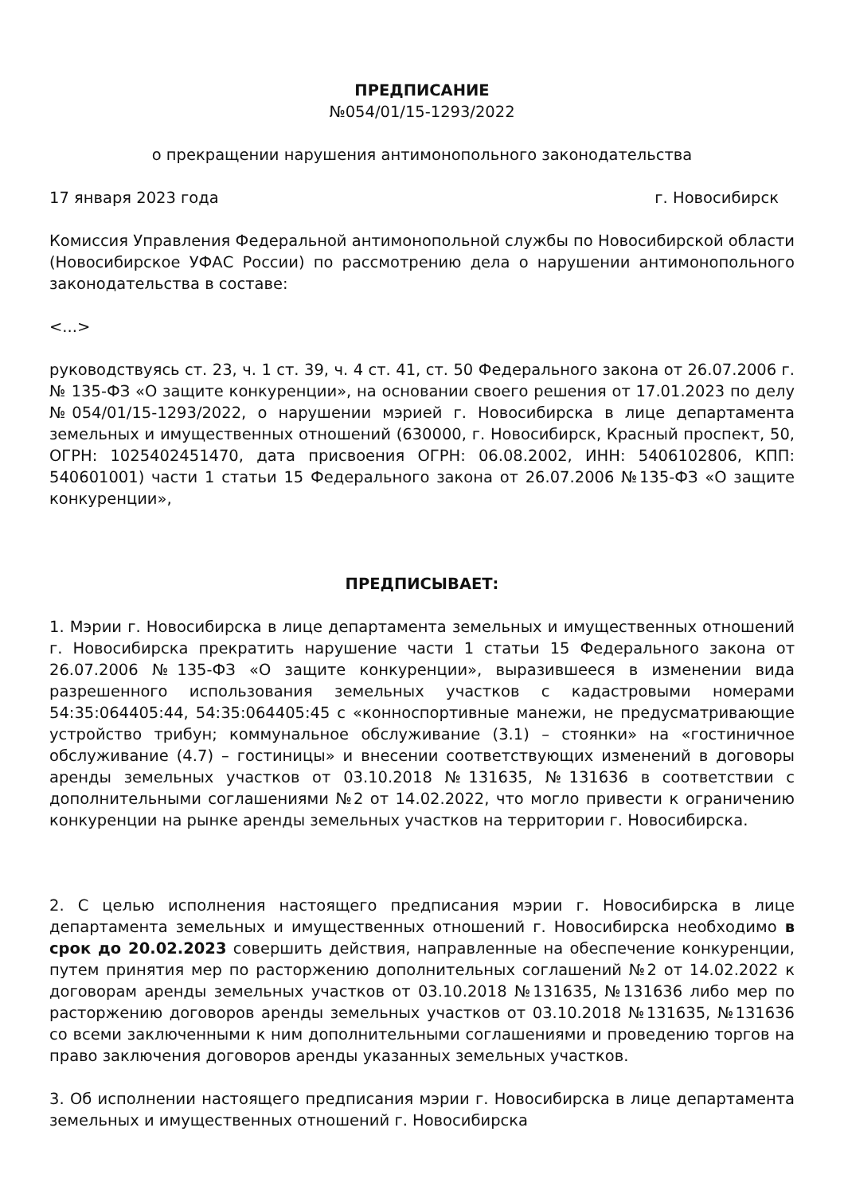ПРЕДПИСАНИЕ
№054/01/15-1293/2022
о прекращении нарушения антимонопольного законодательства
17 января 2023 года г. Новосибирск
Комиссия Управления Федеральной антимонопольной службы по Новосибирской области (Новосибирское УФАС России) по рассмотрению дела о нарушении антимонопольного законодательства в составе:
<...>
руководствуясь ст. 23, ч. 1 ст. 39, ч. 4 ст. 41, ст. 50 Федерального закона от 26.07.2006 г. № 135-ФЗ «О защите конкуренции», на основании своего решения от 17.01.2023 по делу №054/01/15-1293/2022, о нарушении мэрией г. Новосибирска в лице департамента земельных и имущественных отношений (630000, г. Новосибирск, Красный проспект, 50, ОГРН: 1025402451470, дата присвоения ОГРН: 06.08.2002, ИНН: 5406102806, КПП: 540601001) части 1 статьи 15 Федерального закона от 26.07.2006 №135-ФЗ «О защите конкуренции»,
ПРЕДПИСЫВАЕТ:
1. Мэрии г. Новосибирска в лице департамента земельных и имущественных отношений г. Новосибирска прекратить нарушение части 1 статьи 15 Федерального закона от 26.07.2006 №135-ФЗ «О защите конкуренции», выразившееся в изменении вида разрешенного использования земельных участков с кадастровыми номерами 54:35:064405:44, 54:35:064405:45 с «конноспортивные манежи, не предусматривающие устройство трибун; коммунальное обслуживание (3.1) – стоянки» на «гостиничное обслуживание (4.7) – гостиницы» и внесении соответствующих изменений в договоры аренды земельных участков от 03.10.2018 №131635, №131636 в соответствии с дополнительными соглашениями №2 от 14.02.2022, что могло привести к ограничению конкуренции на рынке аренды земельных участков на территории г. Новосибирска.
2. С целью исполнения настоящего предписания мэрии г. Новосибирска в лице департамента земельных и имущественных отношений г. Новосибирска необходимо в срок до 20.02.2023 совершить действия, направленные на обеспечение конкуренции, путем принятия мер по расторжению дополнительных соглашений №2 от 14.02.2022 к договорам аренды земельных участков от 03.10.2018 №131635, №131636 либо мер по расторжению договоров аренды земельных участков от 03.10.2018 №131635, №131636 со всеми заключенными к ним дополнительными соглашениями и проведению торгов на право заключения договоров аренды указанных земельных участков.
3. Об исполнении настоящего предписания мэрии г. Новосибирска в лице департамента земельных и имущественных отношений г. Новосибирска